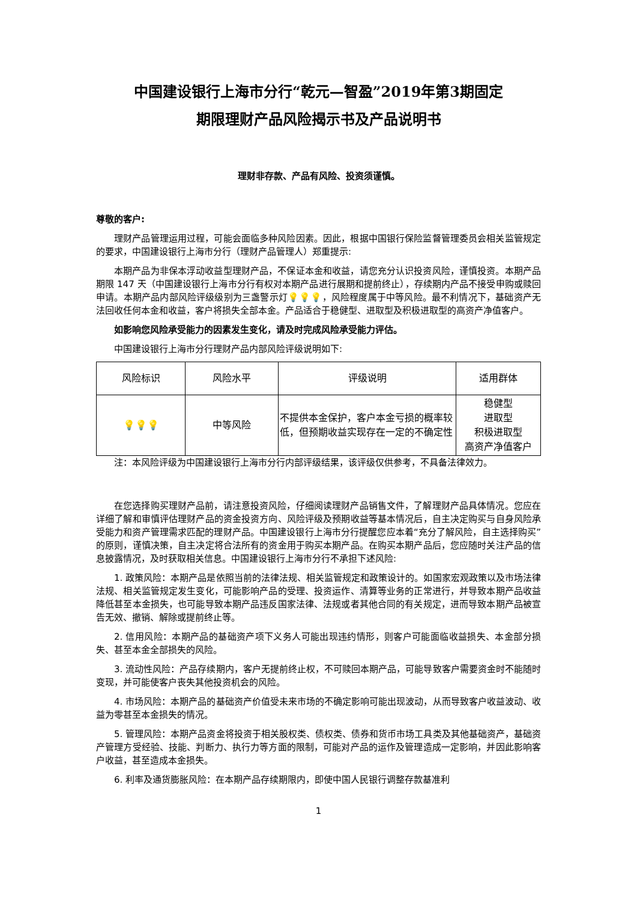中国建设银行上海市分行“乾元—智盈”2019年第3期固定
期限理财产品风险揭示书及产品说明书
理财非存款、产品有风险、投资须谨慎。
尊敬的客户:
理财产品管理运用过程，可能会面临多种风险因素。因此，根据中国银行保险监督管理委员会相关监管规定的要求，中国建设银行上海市分行（理财产品管理人）郑重提示:
本期产品为非保本浮动收益型理财产品，不保证本金和收益，请您充分认识投资风险，谨慎投资。本期产品期限 147 天（中国建设银行上海市分行有权对本期产品进行展期和提前终止），存续期内产品不接受申购或赎回申请。本期产品内部风险评级级别为三盏警示灯💡💡💡，风险程度属于中等风险。最不利情况下，基础资产无法回收任何本金和收益，客户将损失全部本金。产品适合于稳健型、进取型及积极进取型的高资产净值客户。
如影响您风险承受能力的因素发生变化，请及时完成风险承受能力评估。
中国建设银行上海市分行理财产品内部风险评级说明如下:
| 风险标识 | 风险水平 | 评级说明 | 适用群体 |
| 💡💡💡 | 中等风险 | 不提供本金保护，客户本金亏损的概率较低，但预期收益实现存在一定的不确定性 | 稳健型 进取型 积极进取型 高资产净值客户 |
注：本风险评级为中国建设银行上海市分行内部评级结果，该评级仅供参考，不具备法律效力。
在您选择购买理财产品前，请注意投资风险，仔细阅读理财产品销售文件，了解理财产品具体情况。您应在详细了解和审慎评估理财产品的资金投资方向、风险评级及预期收益等基本情况后，自主决定购买与自身风险承受能力和资产管理需求匹配的理财产品。中国建设银行上海市分行提醒您应本着“充分了解风险，自主选择购买”的原则，谨慎决策，自主决定将合法所有的资金用于购买本期产品。在购买本期产品后，您应随时关注产品的信息披露情况，及时获取相关信息。中国建设银行上海市分行不承担下述风险:
1. 政策风险：本期产品是依照当前的法律法规、相关监管规定和政策设计的。如国家宏观政策以及市场法律法规、相关监管规定发生变化，可能影响产品的受理、投资运作、清算等业务的正常进行，并导致本期产品收益降低甚至本金损失，也可能导致本期产品违反国家法律、法规或者其他合同的有关规定，进而导致本期产品被宣告无效、撤销、解除或提前终止等。
2. 信用风险：本期产品的基础资产项下义务人可能出现违约情形，则客户可能面临收益损失、本金部分损失、甚至本金全部损失的风险。
3. 流动性风险：产品存续期内，客户无提前终止权，不可赎回本期产品，可能导致客户需要资金时不能随时变现，并可能使客户丧失其他投资机会的风险。
4. 市场风险：本期产品的基础资产价值受未来市场的不确定影响可能出现波动，从而导致客户收益波动、收益为零甚至本金损失的情况。
5. 管理风险：本期产品资金将投资于相关股权类、债权类、债券和货币市场工具类及其他基础资产，基础资产管理方受经验、技能、判断力、执行力等方面的限制，可能对产品的运作及管理造成一定影响，并因此影响客户收益，甚至造成本金损失。
6. 利率及通货膨胀风险：在本期产品存续期限内，即使中国人民银行调整存款基准利
1